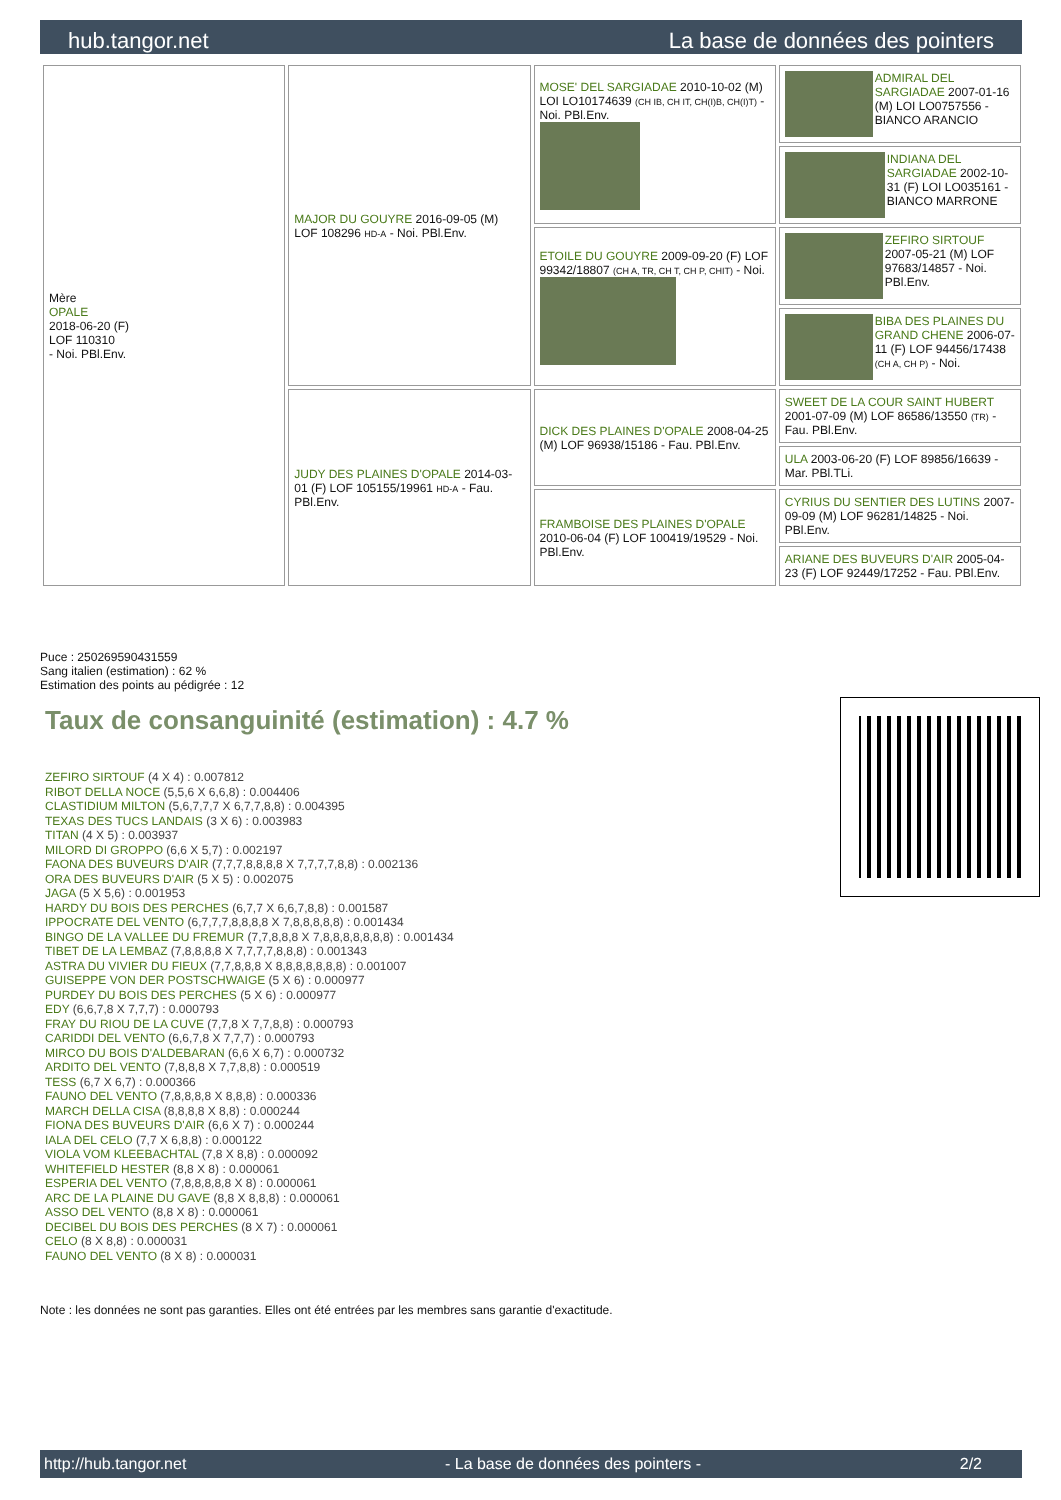hub.tangor.net La base de données des pointers
| Mère OPALE 2018-06-20 (F) LOF 110310 - Noi. PBl.Env. | MAJOR DU GOUYRE 2016-09-05 (M) LOF 108296 HD-A - Noi. PBl.Env. | MOSE' DEL SARGIADAE 2010-10-02 (M) LOI LO10174639 (CH IB, CH IT, CH(I)B, CH(I)T) - Noi. PBl.Env. | ADMIRAL DEL SARGIADAE 2007-01-16 (M) LOI LO0757556 - BIANCO ARANCIO |
| | | | INDIANA DEL SARGIADAE 2002-10-31 (F) LOI LO035161 - BIANCO MARRONE |
| | | ETOILE DU GOUYRE 2009-09-20 (F) LOF 99342/18807 (CH A, TR, CH T, CH P, CHIT) - Noi. | ZEFIRO SIRTOUF 2007-05-21 (M) LOF 97683/14857 - Noi. PBl.Env. |
| | | | BIBA DES PLAINES DU GRAND CHENE 2006-07-11 (F) LOF 94456/17438 (CH A, CH P) - Noi. |
| | JUDY DES PLAINES D'OPALE 2014-03-01 (F) LOF 105155/19961 HD-A - Fau. PBl.Env. | DICK DES PLAINES D'OPALE 2008-04-25 (M) LOF 96938/15186 - Fau. PBl.Env. | SWEET DE LA COUR SAINT HUBERT 2001-07-09 (M) LOF 86586/13550 (TR) - Fau. PBl.Env. |
| | | | ULA 2003-06-20 (F) LOF 89856/16639 - Mar. PBl.TLi. |
| | | FRAMBOISE DES PLAINES D'OPALE 2010-06-04 (F) LOF 100419/19529 - Noi. PBl.Env. | CYRIUS DU SENTIER DES LUTINS 2007-09-09 (M) LOF 96281/14825 - Noi. PBl.Env. |
| | | | ARIANE DES BUVEURS D'AIR 2005-04-23 (F) LOF 92449/17252 - Fau. PBl.Env. |
Puce : 250269590431559
Sang italien (estimation) : 62 %
Estimation des points au pédigrée : 12
Taux de consanguinité (estimation) : 4.7 %
ZEFIRO SIRTOUF (4 X 4) : 0.007812
RIBOT DELLA NOCE (5,5,6 X 6,6,8) : 0.004406
CLASTIDIUM MILTON (5,6,7,7,7 X 6,7,7,8,8) : 0.004395
TEXAS DES TUCS LANDAIS (3 X 6) : 0.003983
TITAN (4 X 5) : 0.003937
MILORD DI GROPPO (6,6 X 5,7) : 0.002197
FAONA DES BUVEURS D'AIR (7,7,7,8,8,8,8 X 7,7,7,7,8,8) : 0.002136
ORA DES BUVEURS D'AIR (5 X 5) : 0.002075
JAGA (5 X 5,6) : 0.001953
HARDY DU BOIS DES PERCHES (6,7,7 X 6,6,7,8,8) : 0.001587
IPPOCRATE DEL VENTO (6,7,7,7,8,8,8,8 X 7,8,8,8,8,8) : 0.001434
BINGO DE LA VALLEE DU FREMUR (7,7,8,8,8 X 7,8,8,8,8,8,8,8) : 0.001434
TIBET DE LA LEMBAZ (7,8,8,8,8 X 7,7,7,7,8,8,8) : 0.001343
ASTRA DU VIVIER DU FIEUX (7,7,8,8,8 X 8,8,8,8,8,8,8) : 0.001007
GUISEPPE VON DER POSTSCHWAIGE (5 X 6) : 0.000977
PURDEY DU BOIS DES PERCHES (5 X 6) : 0.000977
EDY (6,6,7,8 X 7,7,7) : 0.000793
FRAY DU RIOU DE LA CUVE (7,7,8 X 7,7,8,8) : 0.000793
CARIDDI DEL VENTO (6,6,7,8 X 7,7,7) : 0.000793
MIRCO DU BOIS D'ALDEBARAN (6,6 X 6,7) : 0.000732
ARDITO DEL VENTO (7,8,8,8 X 7,7,8,8) : 0.000519
TESS (6,7 X 6,7) : 0.000366
FAUNO DEL VENTO (7,8,8,8,8 X 8,8,8) : 0.000336
MARCH DELLA CISA (8,8,8,8 X 8,8) : 0.000244
FIONA DES BUVEURS D'AIR (6,6 X 7) : 0.000244
IALA DEL CELO (7,7 X 6,8,8) : 0.000122
VIOLA VOM KLEEBACHTAL (7,8 X 8,8) : 0.000092
WHITEFIELD HESTER (8,8 X 8) : 0.000061
ESPERIA DEL VENTO (7,8,8,8,8,8 X 8) : 0.000061
ARC DE LA PLAINE DU GAVE (8,8 X 8,8,8) : 0.000061
ASSO DEL VENTO (8,8 X 8) : 0.000061
DECIBEL DU BOIS DES PERCHES (8 X 7) : 0.000061
CELO (8 X 8,8) : 0.000031
FAUNO DEL VENTO (8 X 8) : 0.000031
Note : les données ne sont pas garanties. Elles ont été entrées par les membres sans garantie d'exactitude.
http://hub.tangor.net - La base de données des pointers - 2/2